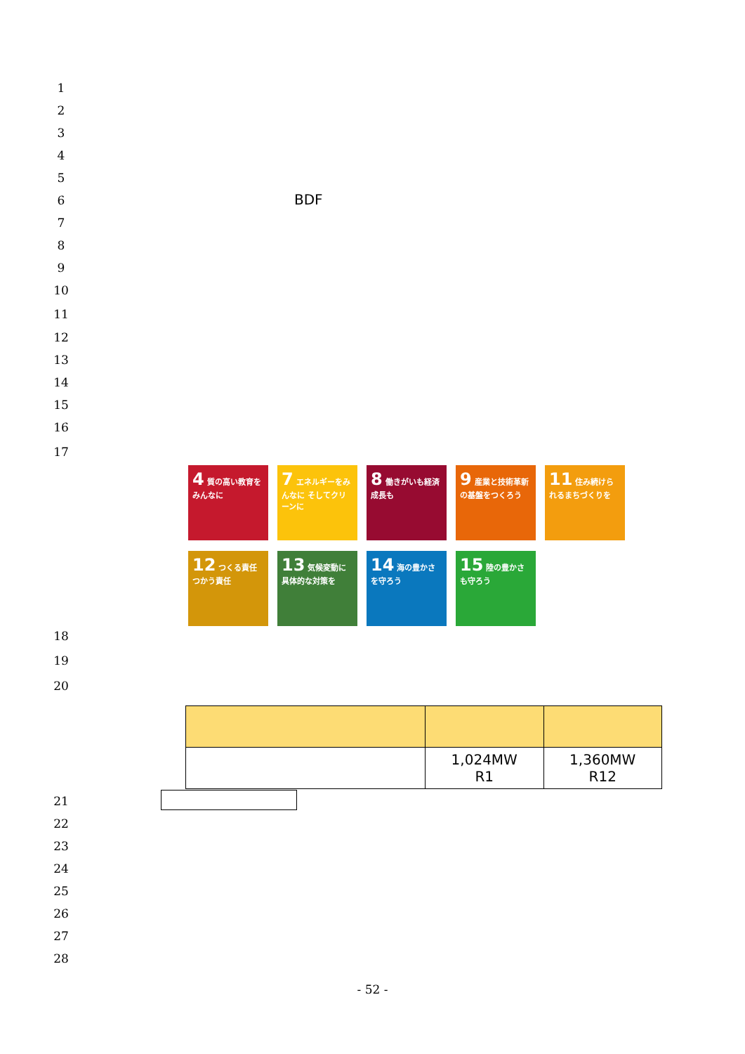1
2
3
4
5
6 BDF
7
8
9
10
11
12
13
14
15
16
17
4 質の高い教育をみんなに
7 エネルギーをみんなに そしてクリーンに
8 働きがいも経済成長も
9 産業と技術革新の基盤をつくろう
11 住み続けられるまちづくりを
12 つくる責任 つかう責任
13 気候変動に具体的な対策を
14 海の豊かさを守ろう
15 陸の豊かさも守ろう
18
19
20
| | 1,024MW R1 | 1,360MW R12 |
21
22
23
24
25
26
27
28
- 52 -